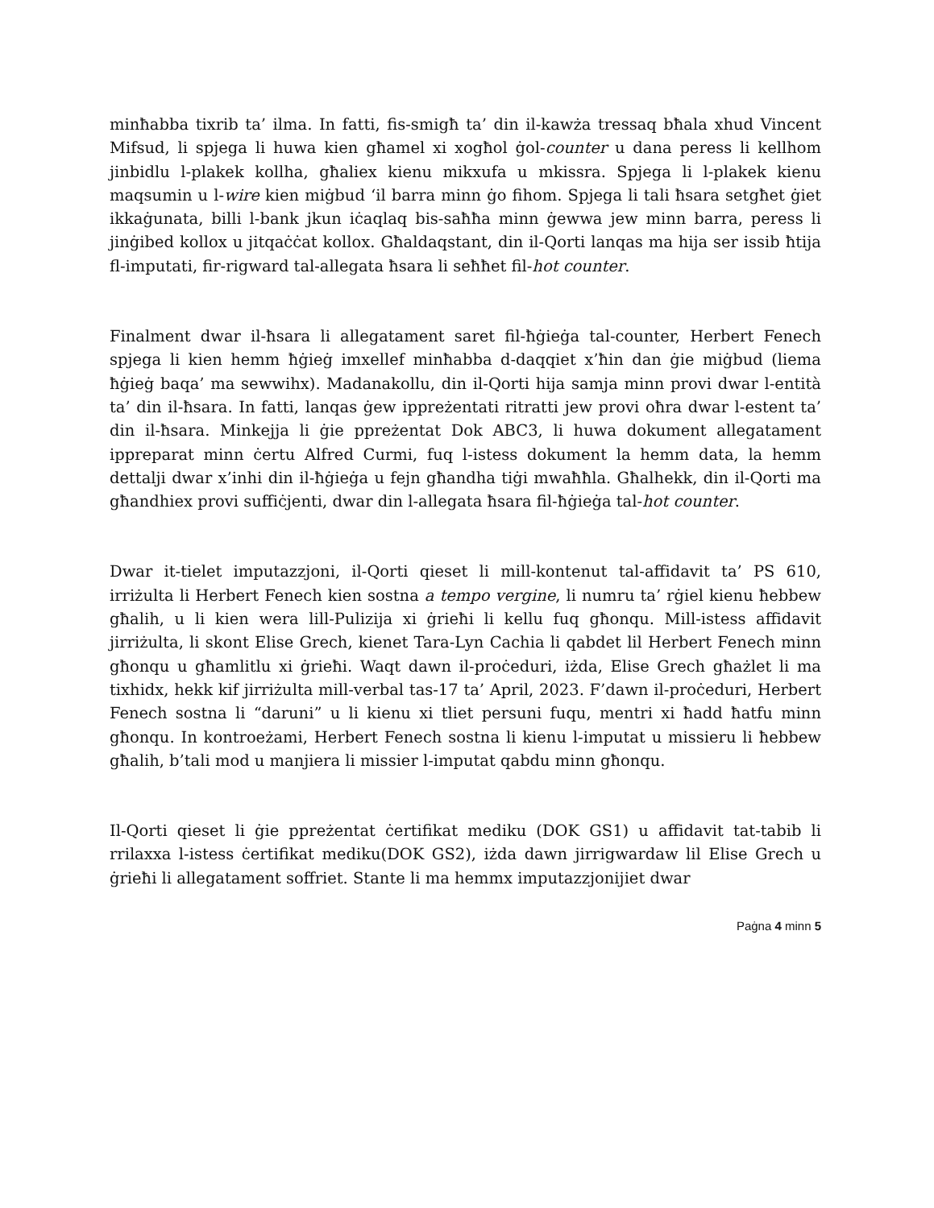minħabba tixrib ta’ ilma. In fatti, fis-smigħ ta’ din il-kawża tressaq bħala xhud Vincent Mifsud, li spjega li huwa kien għamel xi xogħol ġol-counter u dana peress li kellhom jinbidlu l-plakek kollha, għaliex kienu mikxufa u mkissra. Spjega li l-plakek kienu maqsumin u l-wire kien miġbud ‘il barra minn ġo fihom. Spjega li tali ħsara setgħet ġiet ikkaġunata, billi l-bank jkun iċaqlaq bis-saħħa minn ġewwa jew minn barra, peress li jinġibed kollox u jitqaċċat kollox. Għaldaqstant, din il-Qorti lanqas ma hija ser issib ħtija fl-imputati, fir-rigward tal-allegata ħsara li seħħet fil-hot counter.
Finalment dwar il-ħsara li allegatament saret fil-ħġieġa tal-counter, Herbert Fenech spjega li kien hemm ħġieġ imxellef minħabba d-daqqiet x’ħin dan ġie miġbud (liema ħġieġ baqa’ ma sewwihx). Madanakollu, din il-Qorti hija samja minn provi dwar l-entità ta’ din il-ħsara. In fatti, lanqas ġew ippreżentati ritratti jew provi oħra dwar l-estent ta’ din il-ħsara. Minkejja li ġie ppreżentat Dok ABC3, li huwa dokument allegatament ippreparat minn ċertu Alfred Curmi, fuq l-istess dokument la hemm data, la hemm dettalji dwar x’inhi din il-ħġieġa u fejn għandha tiġi mwaħħla. Għalhekk, din il-Qorti ma għandhiex provi suffiċjenti, dwar din l-allegata ħsara fil-ħġieġa tal-hot counter.
Dwar it-tielet imputazzjoni, il-Qorti qieset li mill-kontenut tal-affidavit ta’ PS 610, irriżulta li Herbert Fenech kien sostna a tempo vergine, li numru ta’ rġiel kienu ħebbew għalih, u li kien wera lill-Pulizija xi ġrieħi li kellu fuq għonqu. Mill-istess affidavit jirriżulta, li skont Elise Grech, kienet Tara-Lyn Cachia li qabdet lil Herbert Fenech minn għonqu u għamlitlu xi ġrieħi. Waqt dawn il-proċeduri, iżda, Elise Grech għażlet li ma tixhidx, hekk kif jirriżulta mill-verbal tas-17 ta’ April, 2023. F’dawn il-proċeduri, Herbert Fenech sostna li “daruni” u li kienu xi tliet persuni fuqu, mentri xi ħadd ħatfu minn għonqu. In kontroeżami, Herbert Fenech sostna li kienu l-imputat u missieru li ħebbew għalih, b’tali mod u manjiera li missier l-imputat qabdu minn għonqu.
Il-Qorti qieset li ġie ppreżentat ċertifikat mediku (DOK GS1) u affidavit tat-tabib li rrilaxxa l-istess ċertifikat mediku(DOK GS2), iżda dawn jirrigwardaw lil Elise Grech u ġrieħi li allegatament soffriet. Stante li ma hemmx imputazzjonijiet dwar
Paġna 4 minn 5